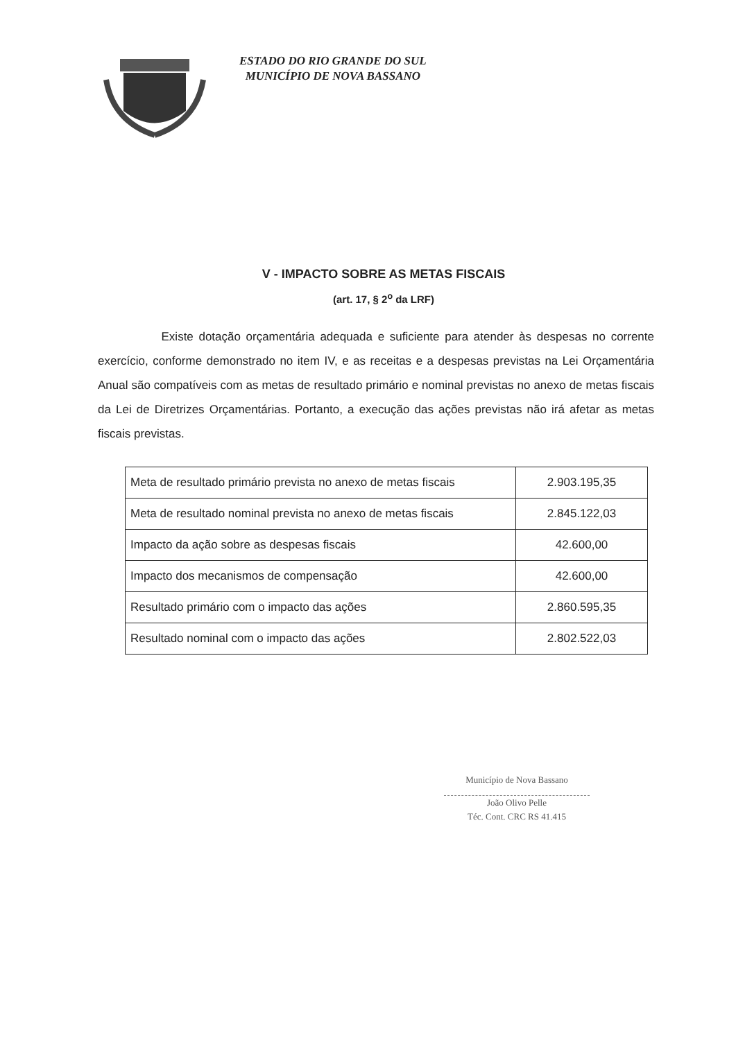ESTADO DO RIO GRANDE DO SUL
MUNICÍPIO DE NOVA BASSANO
V - IMPACTO SOBRE AS METAS FISCAIS
(art. 17, § 2<sup>o</sup> da LRF)
Existe dotação orçamentária adequada e suficiente para atender às despesas no corrente exercício, conforme demonstrado no item IV, e as receitas e a despesas previstas na Lei Orçamentária Anual são compatíveis com as metas de resultado primário e nominal previstas no anexo de metas fiscais da Lei de Diretrizes Orçamentárias. Portanto, a execução das ações previstas não irá afetar as metas fiscais previstas.
| Meta de resultado primário prevista no anexo de metas fiscais | 2.903.195,35 |
| Meta de resultado nominal prevista no anexo de metas fiscais | 2.845.122,03 |
| Impacto da ação sobre as despesas fiscais | 42.600,00 |
| Impacto dos mecanismos de compensação | 42.600,00 |
| Resultado primário com o impacto das ações | 2.860.595,35 |
| Resultado nominal com o impacto das ações | 2.802.522,03 |
Município de Nova Bassano
João Olivo Pelle
Téc. Cont. CRC RS 41.415